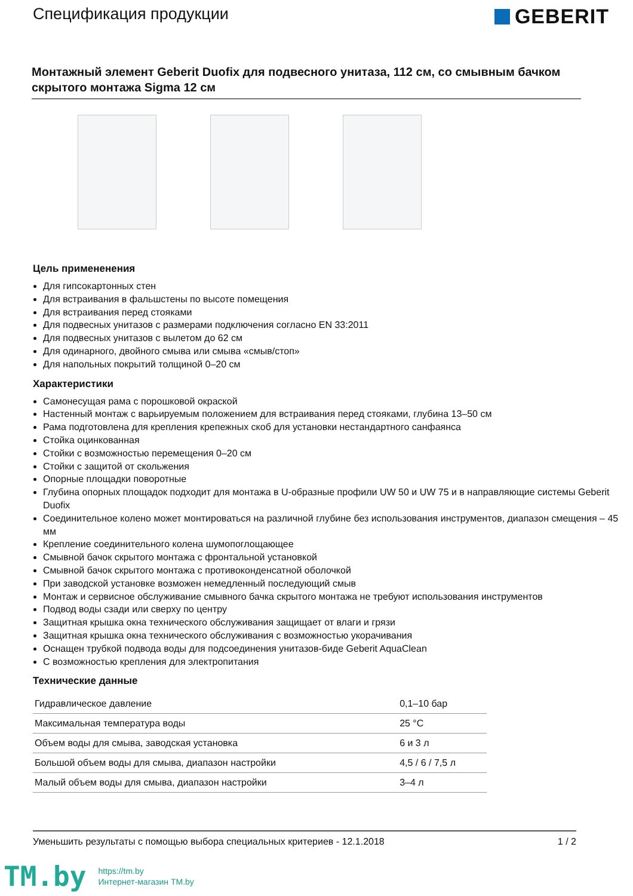Спецификация продукции
GEBERIT
Монтажный элемент Geberit Duofix для подвесного унитаза, 112 см, со смывным бачком скрытого монтажа Sigma 12 см
Цель примененения
Для гипсокартонных стен
Для встраивания в фальшстены по высоте помещения
Для встраивания перед стояками
Для подвесных унитазов с размерами подключения согласно EN 33:2011
Для подвесных унитазов с вылетом до 62 см
Для одинарного, двойного смыва или смыва «смыв/стоп»
Для напольных покрытий толщиной 0–20 см
Характеристики
Самонесущая рама с порошковой окраской
Настенный монтаж с варьируемым положением для встраивания перед стояками, глубина 13–50 см
Рама подготовлена для крепления крепежных скоб для установки нестандартного санфаянса
Стойка оцинкованная
Стойки с возможностью перемещения 0–20 см
Стойки с защитой от скольжения
Опорные площадки поворотные
Глубина опорных площадок подходит для монтажа в U-образные профили UW 50 и UW 75 и в направляющие системы Geberit Duofix
Соединительное колено может монтироваться на различной глубине без использования инструментов, диапазон смещения – 45 мм
Крепление соединительного колена шумопоглощающее
Смывной бачок скрытого монтажа с фронтальной установкой
Смывной бачок скрытого монтажа с противоконденсатной оболочкой
При заводской установке возможен немедленный последующий смыв
Монтаж и сервисное обслуживание смывного бачка скрытого монтажа не требуют использования инструментов
Подвод воды сзади или сверху по центру
Защитная крышка окна технического обслуживания защищает от влаги и грязи
Защитная крышка окна технического обслуживания с возможностью укорачивания
Оснащен трубкой подвода воды для подсоединения унитазов-биде Geberit AquaClean
С возможностью крепления для электропитания
Технические данные
| Гидравлическое давление | 0,1–10 бар |
| Максимальная температура воды | 25 °C |
| Объем воды для смыва, заводская установка | 6 и 3 л |
| Большой объем воды для смыва, диапазон настройки | 4,5 / 6 / 7,5 л |
| Малый объем воды для смыва, диапазон настройки | 3–4 л |
Уменьшить результаты с помощью выбора специальных критериев - 12.1.2018 1 / 2
TM.by
https://tm.by
Интернет-магазин TM.by